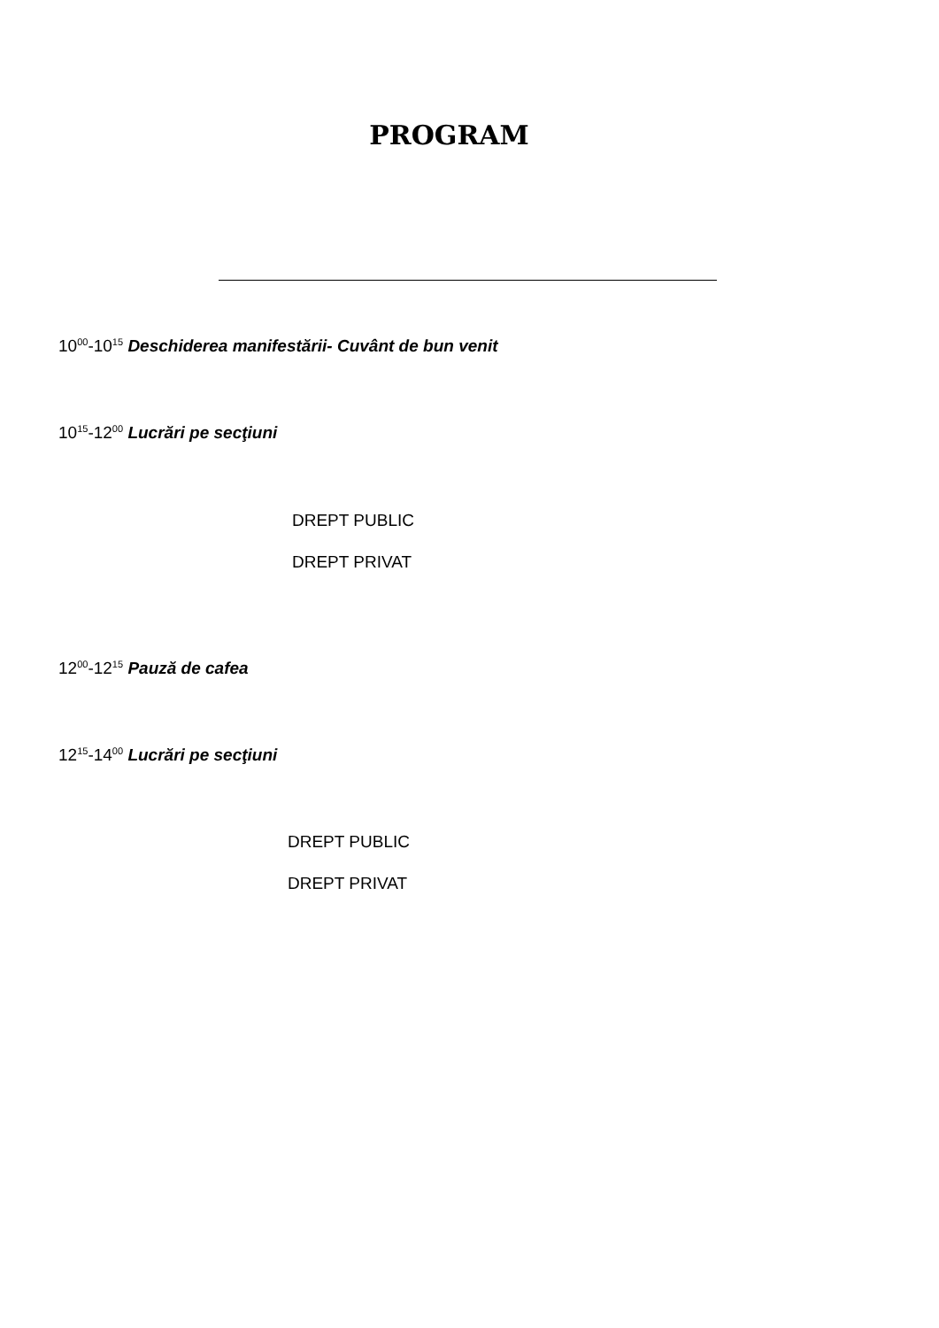PROGRAM
10<sup>00</sup>-10<sup>15</sup> Deschiderea manifestării- Cuvânt de bun venit
10<sup>15</sup>-12<sup>00</sup> Lucrări pe secţiuni
DREPT PUBLIC
DREPT PRIVAT
12<sup>00</sup>-12<sup>15</sup> Pauză de cafea
12<sup>15</sup>-14<sup>00</sup> Lucrări pe secţiuni
DREPT PUBLIC
DREPT PRIVAT